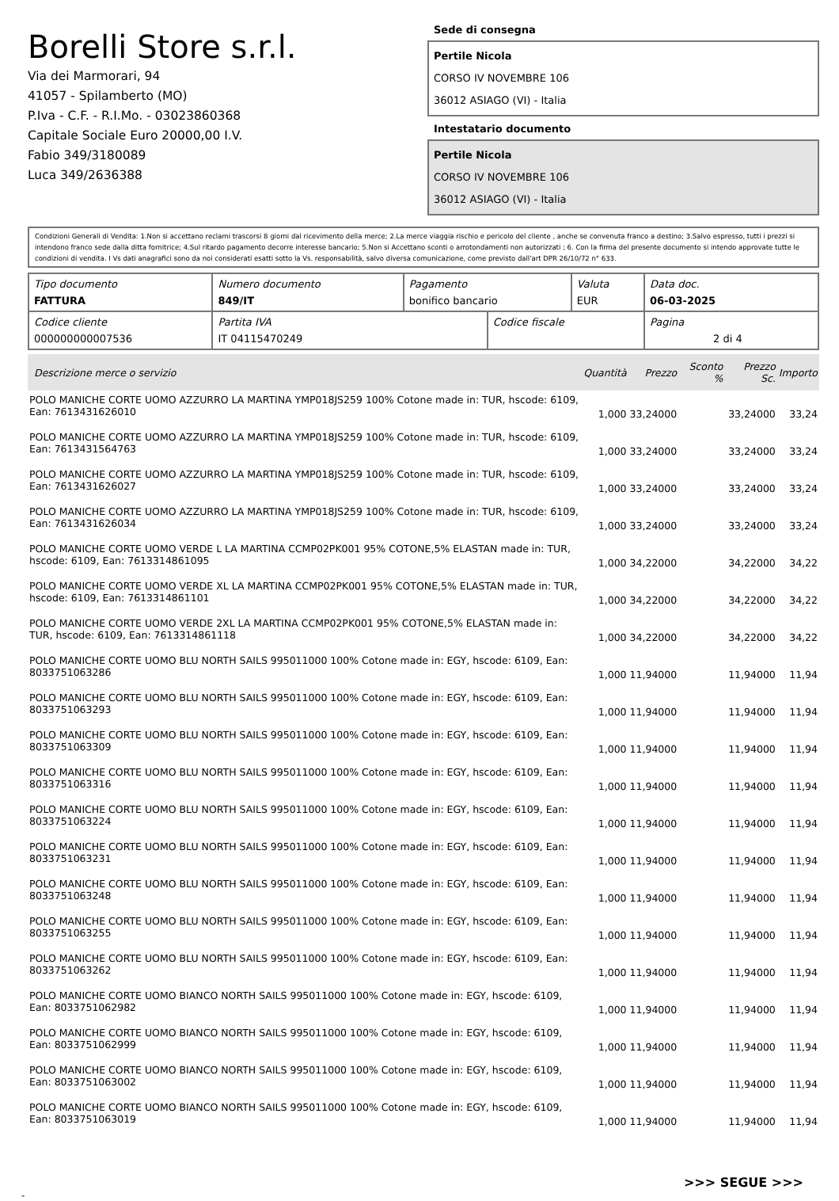Borelli Store s.r.l.
Via dei Marmorari, 94
41057 - Spilamberto (MO)
P.Iva - C.F. - R.I.Mo. - 03023860368
Capitale Sociale Euro 20000,00 I.V.
Fabio 349/3180089
Luca 349/2636388
Sede di consegna
Pertile Nicola
CORSO IV NOVEMBRE 106
36012 ASIAGO (VI) - Italia
Intestatario documento
Pertile Nicola
CORSO IV NOVEMBRE 106
36012 ASIAGO (VI) - Italia
Condizioni Generali di Vendita: 1.Non si accettano reclami trascorsi 8 giorni dal ricevimento della merce; 2.La merce viaggia rischio e pericolo del cliente , anche se convenuta franco a destino; 3.Salvo espresso, tutti i prezzi si intendono franco sede dalla ditta fornitrice; 4.Sul ritardo pagamento decorre interesse bancario; 5.Non si Accettano sconti o arrotondamenti non autorizzati ; 6. Con la firma del presente documento si intendo approvate tutte le condizioni di vendita. I Vs dati anagrafici sono da noi considerati esatti sotto la Vs. responsabilità, salvo diversa comunicazione, come previsto dall'art DPR 26/10/72 n° 633.
| Tipo documento FATTURA | Numero documento 849/IT | Pagamento bonifico bancario | | Valuta EUR | Data doc. 06-03-2025 |
| Codice cliente 000000000007536 | Partita IVA IT 04115470249 | | Codice fiscale | | Pagina 2 di 4 |
| Descrizione merce o servizio | Quantità | Prezzo | Sconto % | Prezzo Sc. | Importo |
| --- | --- | --- | --- | --- | --- |
| POLO MANICHE CORTE UOMO AZZURRO LA MARTINA YMP018JS259 100% Cotone made in: TUR, hscode: 6109, Ean: 7613431626010 | 1,000 | 33,24000 | | 33,24000 | 33,24 |
| POLO MANICHE CORTE UOMO AZZURRO LA MARTINA YMP018JS259 100% Cotone made in: TUR, hscode: 6109, Ean: 7613431564763 | 1,000 | 33,24000 | | 33,24000 | 33,24 |
| POLO MANICHE CORTE UOMO AZZURRO LA MARTINA YMP018JS259 100% Cotone made in: TUR, hscode: 6109, Ean: 7613431626027 | 1,000 | 33,24000 | | 33,24000 | 33,24 |
| POLO MANICHE CORTE UOMO AZZURRO LA MARTINA YMP018JS259 100% Cotone made in: TUR, hscode: 6109, Ean: 7613431626034 | 1,000 | 33,24000 | | 33,24000 | 33,24 |
| POLO MANICHE CORTE UOMO VERDE L LA MARTINA CCMP02PK001 95% COTONE,5% ELASTAN made in: TUR, hscode: 6109, Ean: 7613314861095 | 1,000 | 34,22000 | | 34,22000 | 34,22 |
| POLO MANICHE CORTE UOMO VERDE XL LA MARTINA CCMP02PK001 95% COTONE,5% ELASTAN made in: TUR, hscode: 6109, Ean: 7613314861101 | 1,000 | 34,22000 | | 34,22000 | 34,22 |
| POLO MANICHE CORTE UOMO VERDE 2XL LA MARTINA CCMP02PK001 95% COTONE,5% ELASTAN made in: TUR, hscode: 6109, Ean: 7613314861118 | 1,000 | 34,22000 | | 34,22000 | 34,22 |
| POLO MANICHE CORTE UOMO BLU NORTH SAILS 995011000 100% Cotone made in: EGY, hscode: 6109, Ean: 8033751063286 | 1,000 | 11,94000 | | 11,94000 | 11,94 |
| POLO MANICHE CORTE UOMO BLU NORTH SAILS 995011000 100% Cotone made in: EGY, hscode: 6109, Ean: 8033751063293 | 1,000 | 11,94000 | | 11,94000 | 11,94 |
| POLO MANICHE CORTE UOMO BLU NORTH SAILS 995011000 100% Cotone made in: EGY, hscode: 6109, Ean: 8033751063309 | 1,000 | 11,94000 | | 11,94000 | 11,94 |
| POLO MANICHE CORTE UOMO BLU NORTH SAILS 995011000 100% Cotone made in: EGY, hscode: 6109, Ean: 8033751063316 | 1,000 | 11,94000 | | 11,94000 | 11,94 |
| POLO MANICHE CORTE UOMO BLU NORTH SAILS 995011000 100% Cotone made in: EGY, hscode: 6109, Ean: 8033751063224 | 1,000 | 11,94000 | | 11,94000 | 11,94 |
| POLO MANICHE CORTE UOMO BLU NORTH SAILS 995011000 100% Cotone made in: EGY, hscode: 6109, Ean: 8033751063231 | 1,000 | 11,94000 | | 11,94000 | 11,94 |
| POLO MANICHE CORTE UOMO BLU NORTH SAILS 995011000 100% Cotone made in: EGY, hscode: 6109, Ean: 8033751063248 | 1,000 | 11,94000 | | 11,94000 | 11,94 |
| POLO MANICHE CORTE UOMO BLU NORTH SAILS 995011000 100% Cotone made in: EGY, hscode: 6109, Ean: 8033751063255 | 1,000 | 11,94000 | | 11,94000 | 11,94 |
| POLO MANICHE CORTE UOMO BLU NORTH SAILS 995011000 100% Cotone made in: EGY, hscode: 6109, Ean: 8033751063262 | 1,000 | 11,94000 | | 11,94000 | 11,94 |
| POLO MANICHE CORTE UOMO BIANCO NORTH SAILS 995011000 100% Cotone made in: EGY, hscode: 6109, Ean: 8033751062982 | 1,000 | 11,94000 | | 11,94000 | 11,94 |
| POLO MANICHE CORTE UOMO BIANCO NORTH SAILS 995011000 100% Cotone made in: EGY, hscode: 6109, Ean: 8033751062999 | 1,000 | 11,94000 | | 11,94000 | 11,94 |
| POLO MANICHE CORTE UOMO BIANCO NORTH SAILS 995011000 100% Cotone made in: EGY, hscode: 6109, Ean: 8033751063002 | 1,000 | 11,94000 | | 11,94000 | 11,94 |
| POLO MANICHE CORTE UOMO BIANCO NORTH SAILS 995011000 100% Cotone made in: EGY, hscode: 6109, Ean: 8033751063019 | 1,000 | 11,94000 | | 11,94000 | 11,94 |
>>> SEGUE >>>
-